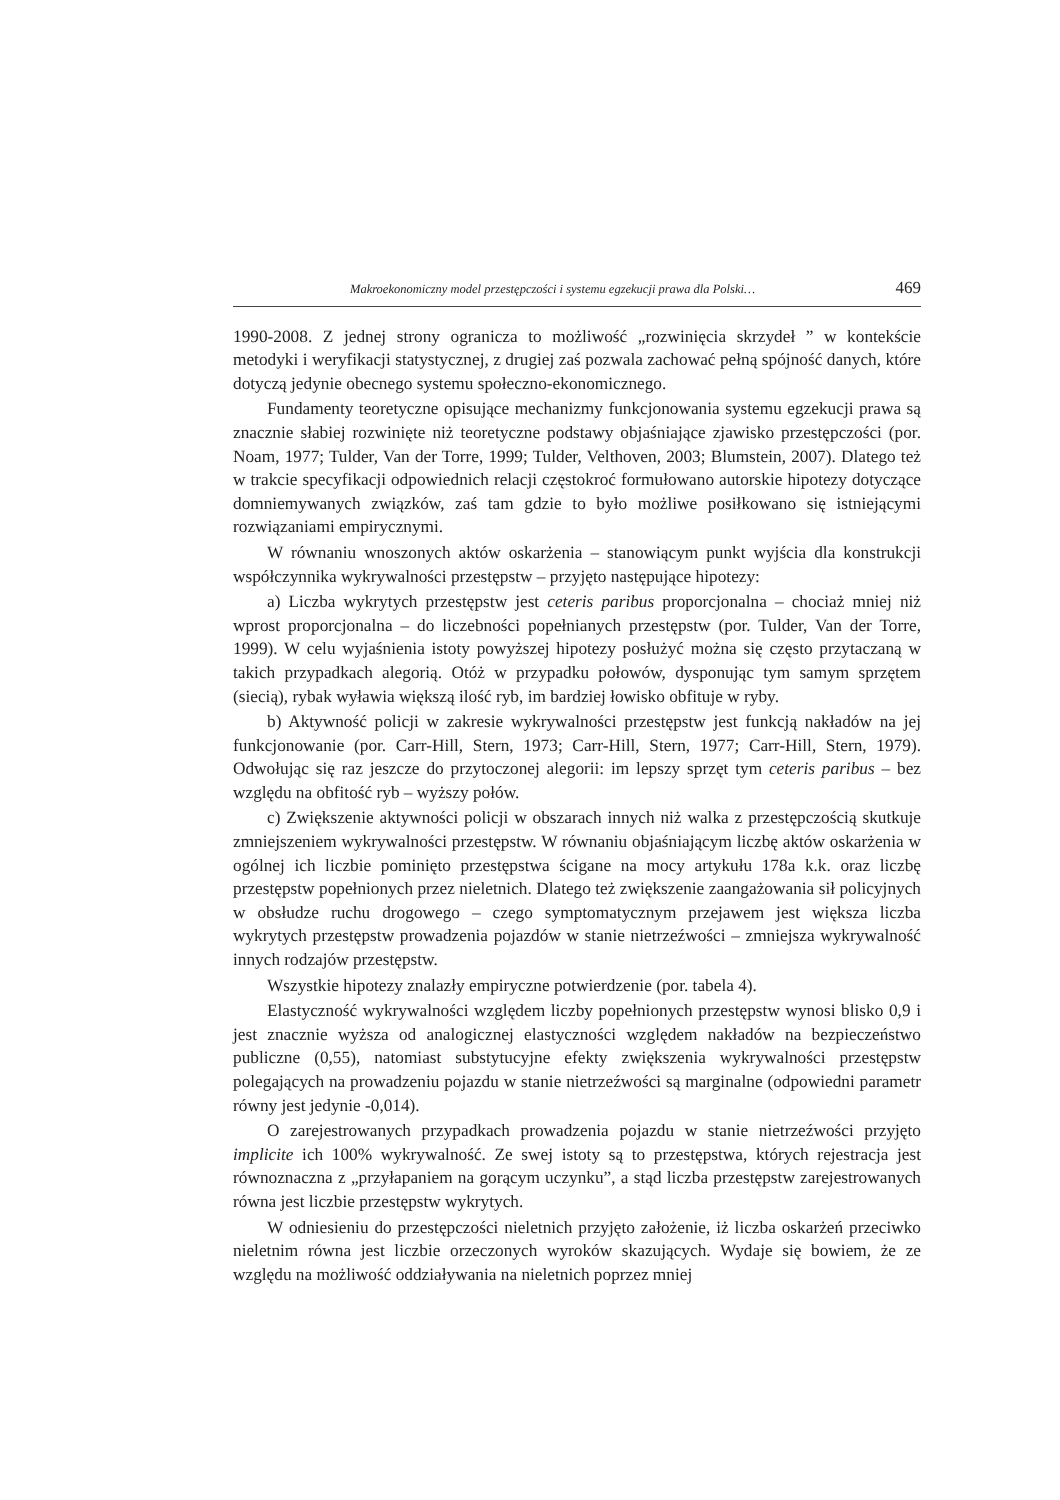Makroekonomiczny model przestępczości i systemu egzekucji prawa dla Polski… 469
1990-2008. Z jednej strony ogranicza to możliwość „rozwinięcia skrzydeł ” w kontekście metodyki i weryfikacji statystycznej, z drugiej zaś pozwala zachować pełną spójność danych, które dotyczą jedynie obecnego systemu społeczno-ekonomicznego.
Fundamenty teoretyczne opisujące mechanizmy funkcjonowania systemu egzekucji prawa są znacznie słabiej rozwinięte niż teoretyczne podstawy objaśniające zjawisko przestępczości (por. Noam, 1977; Tulder, Van der Torre, 1999; Tulder, Velthoven, 2003; Blumstein, 2007). Dlatego też w trakcie specyfikacji odpowiednich relacji częstokroć formułowano autorskie hipotezy dotyczące domniemywanych związków, zaś tam gdzie to było możliwe posiłkowano się istniejącymi rozwiązaniami empirycznymi.
W równaniu wnoszonych aktów oskarżenia – stanowiącym punkt wyjścia dla konstrukcji współczynnika wykrywalności przestępstw – przyjęto następujące hipotezy:
a) Liczba wykrytych przestępstw jest ceteris paribus proporcjonalna – chociaż mniej niż wprost proporcjonalna – do liczebności popełnianych przestępstw (por. Tulder, Van der Torre, 1999). W celu wyjaśnienia istoty powyższej hipotezy posłużyć można się często przytaczaną w takich przypadkach alegorią. Otóż w przypadku połowów, dysponując tym samym sprzętem (siecią), rybak wyławia większą ilość ryb, im bardziej łowisko obfituje w ryby.
b) Aktywność policji w zakresie wykrywalności przestępstw jest funkcją nakładów na jej funkcjonowanie (por. Carr-Hill, Stern, 1973; Carr-Hill, Stern, 1977; Carr-Hill, Stern, 1979). Odwołując się raz jeszcze do przytoczonej alegorii: im lepszy sprzęt tym ceteris paribus – bez względu na obfitość ryb – wyższy połów.
c) Zwiększenie aktywności policji w obszarach innych niż walka z przestępczością skutkuje zmniejszeniem wykrywalności przestępstw. W równaniu objaśniającym liczbę aktów oskarżenia w ogólnej ich liczbie pominięto przestępstwa ścigane na mocy artykułu 178a k.k. oraz liczbę przestępstw popełnionych przez nieletnich. Dlatego też zwiększenie zaangażowania sił policyjnych w obsłudze ruchu drogowego – czego symptomatycznym przejawem jest większa liczba wykrytych przestępstw prowadzenia pojazdów w stanie nietrzeźwości – zmniejsza wykrywalność innych rodzajów przestępstw.
Wszystkie hipotezy znalazły empiryczne potwierdzenie (por. tabela 4).
Elastyczność wykrywalności względem liczby popełnionych przestępstw wynosi blisko 0,9 i jest znacznie wyższa od analogicznej elastyczności względem nakładów na bezpieczeństwo publiczne (0,55), natomiast substytucyjne efekty zwiększenia wykrywalności przestępstw polegających na prowadzeniu pojazdu w stanie nietrzeźwości są marginalne (odpowiedni parametr równy jest jedynie -0,014).
O zarejestrowanych przypadkach prowadzenia pojazdu w stanie nietrzeźwości przyjęto implicite ich 100% wykrywalność. Ze swej istoty są to przestępstwa, których rejestracja jest równoznaczna z „przyłapaniem na gorącym uczynku”, a stąd liczba przestępstw zarejestrowanych równa jest liczbie przestępstw wykrytych.
W odniesieniu do przestępczości nieletnich przyjęto założenie, iż liczba oskarżeń przeciwko nieletnim równa jest liczbie orzeczonych wyroków skazujących. Wydaje się bowiem, że ze względu na możliwość oddziaływania na nieletnich poprzez mniej